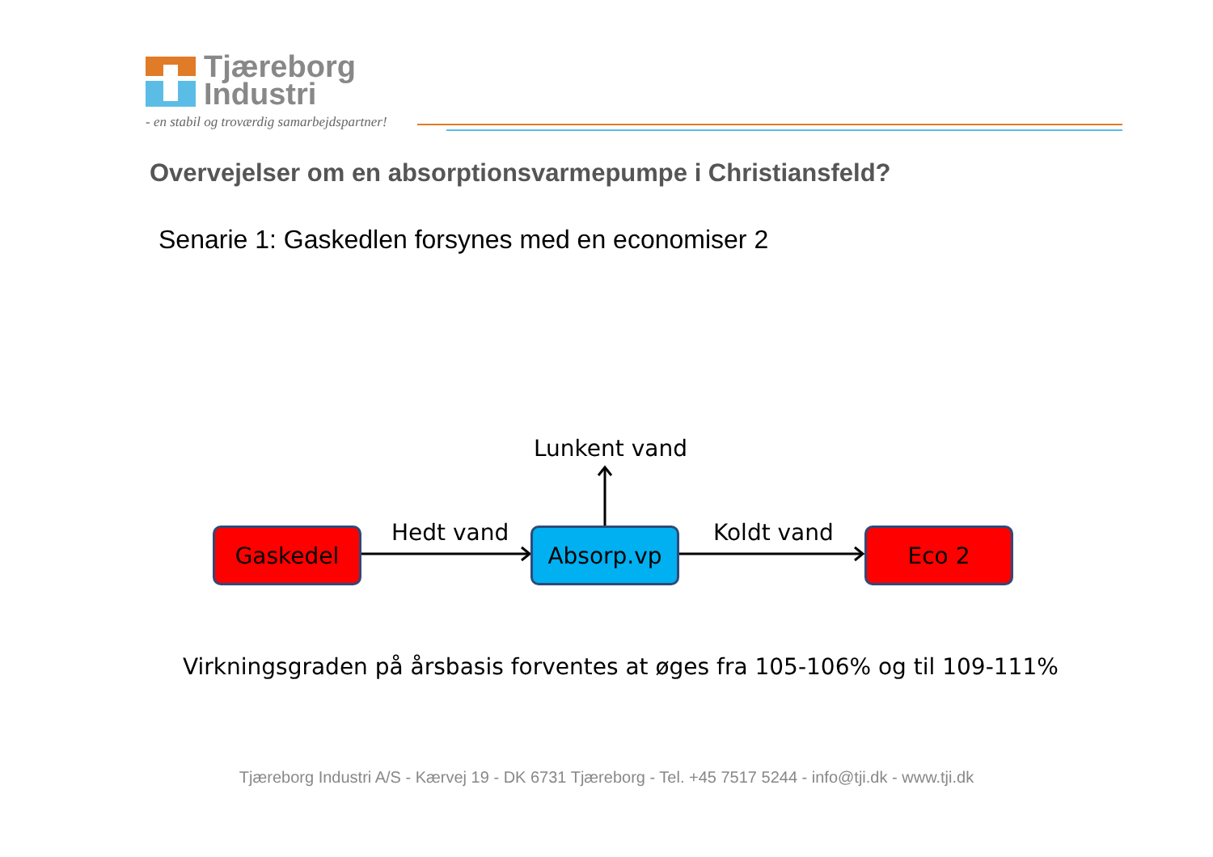Tjæreborg
Industri
- en stabil og troværdig samarbejdspartner!
Overvejelser om en absorptionsvarmepumpe i Christiansfeld?
Senarie 1: Gaskedlen forsynes med en economiser 2
Lunkent vand
Gaskedel Hedt vand Absorp.vp Koldt vand Eco 2
Virkningsgraden på årsbasis forventes at øges fra 105-106% og til 109-111%
Tjæreborg Industri A/S - Kærvej 19 - DK 6731 Tjæreborg - Tel. +45 7517 5244 - info@tji.dk - www.tji.dk